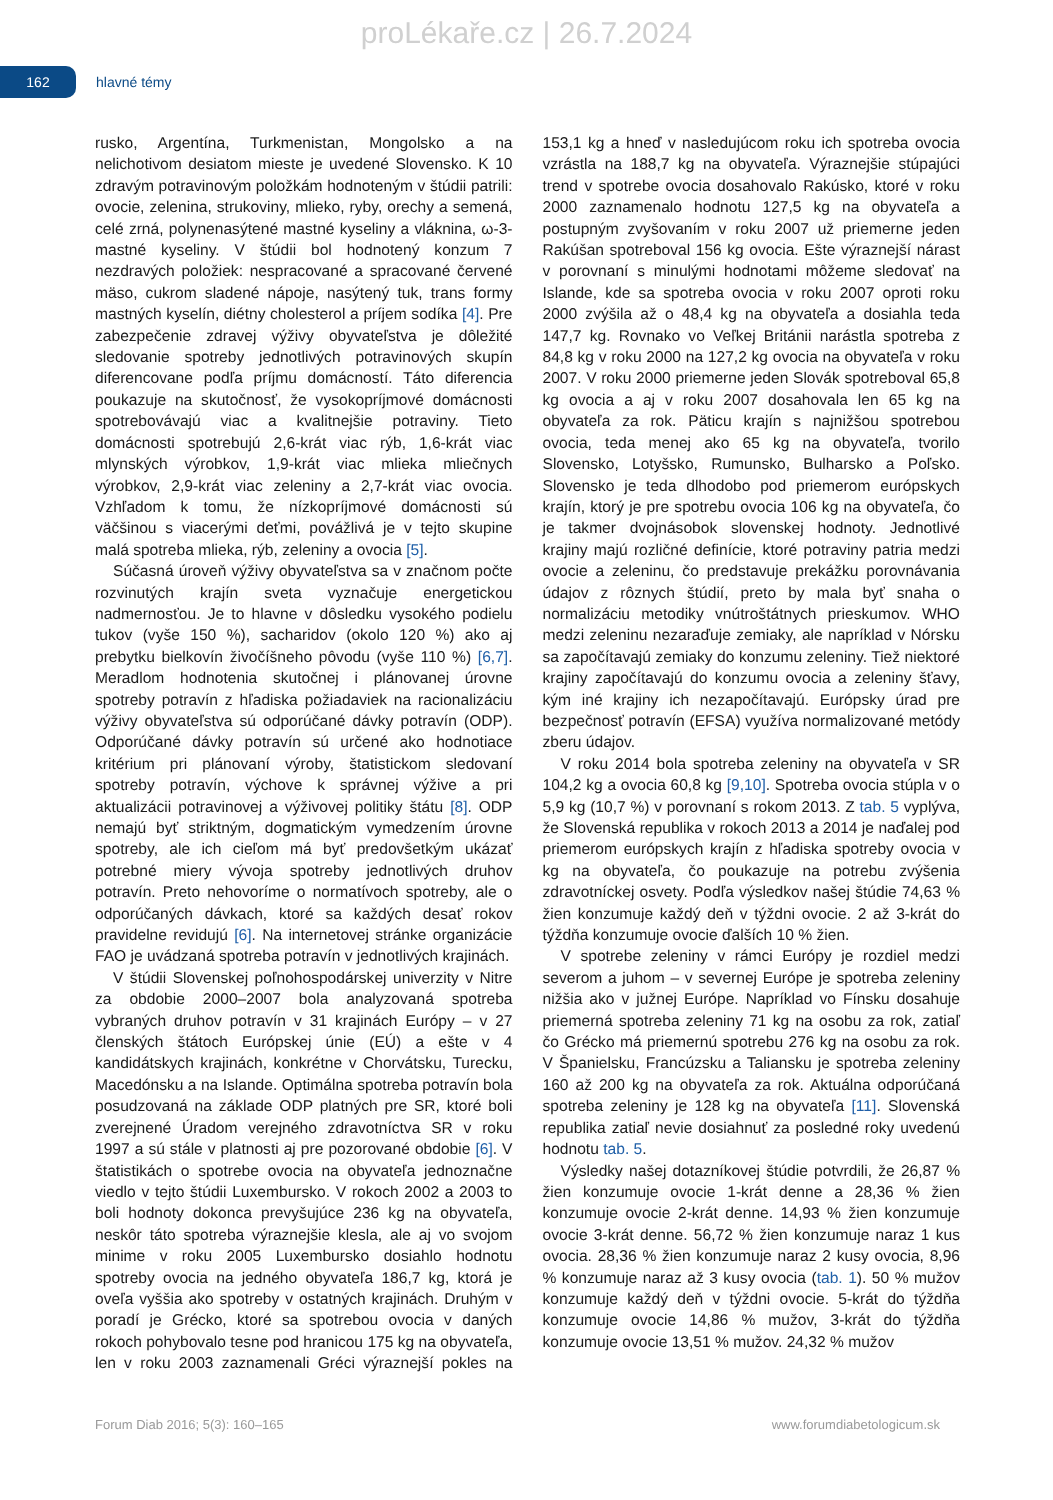proLékaře.cz | 26.7.2024
162
hlavné témy
rusko, Argentína, Turkmenistan, Mongolsko a na nelichotivom desiatom mieste je uvedené Slovensko. K 10 zdravým potravinovým položkám hodnoteným v štúdii patrili: ovocie, zelenina, strukoviny, mlieko, ryby, orechy a semená, celé zrná, polynenasýtené mastné kyseliny a vláknina, ω-3-mastné kyseliny. V štúdii bol hodnotený konzum 7 nezdravých položiek: nespracované a spracované červené mäso, cukrom sladené nápoje, nasýtený tuk, trans formy mastných kyselín, diétny cholesterol a príjem sodíka [4]. Pre zabezpečenie zdravej výživy obyvateľstva je dôležité sledovanie spotreby jednotlivých potravinových skupín diferencovane podľa príjmu domácností. Táto diferencia poukazuje na skutočnosť, že vysokopríjmové domácnosti spotrebovávajú viac a kvalitnejšie potraviny. Tieto domácnosti spotrebujú 2,6-krát viac rýb, 1,6-krát viac mlynských výrobkov, 1,9-krát viac mlieka mliečnych výrobkov, 2,9-krát viac zeleniny a 2,7-krát viac ovocia. Vzhľadom k tomu, že nízkopríjmové domácnosti sú väčšinou s viacerými deťmi, povážlivá je v tejto skupine malá spotreba mlieka, rýb, zeleniny a ovocia [5].
Súčasná úroveň výživy obyvateľstva sa v značnom počte rozvinutých krajín sveta vyznačuje energetickou nadmernosťou. Je to hlavne v dôsledku vysokého podielu tukov (vyše 150 %), sacharidov (okolo 120 %) ako aj prebytku bielkovín živočíšneho pôvodu (vyše 110 %) [6,7]. Meradlom hodnotenia skutočnej i plánovanej úrovne spotreby potravín z hľadiska požiadaviek na racionalizáciu výživy obyvateľstva sú odporúčané dávky potravín (ODP). Odporúčané dávky potravín sú určené ako hodnotiace kritérium pri plánovaní výroby, štatistickom sledovaní spotreby potravín, výchove k správnej výžive a pri aktualizácii potravinovej a výživovej politiky štátu [8]. ODP nemajú byť striktným, dogmatickým vymedzením úrovne spotreby, ale ich cieľom má byť predovšetkým ukázať potrebné miery vývoja spotreby jednotlivých druhov potravín. Preto nehovoríme o normatívoch spotreby, ale o odporúčaných dávkach, ktoré sa každých desať rokov pravidelne revidujú [6]. Na internetovej stránke organizácie FAO je uvádzaná spotreba potravín v jednotlivých krajinách.
V štúdii Slovenskej poľnohospodárskej univerzity v Nitre za obdobie 2000–2007 bola analyzovaná spotreba vybraných druhov potravín v 31 krajinách Európy – v 27 členských štátoch Európskej únie (EÚ) a ešte v 4 kandidátskych krajinách, konkrétne v Chorvátsku, Turecku, Macedónsku a na Islande. Optimálna spotreba potravín bola posudzovaná na základe ODP platných pre SR, ktoré boli zverejnené Úradom verejného zdravotníctva SR v roku 1997 a sú stále v platnosti aj pre pozorované obdobie [6]. V štatistikách o spotrebe ovocia na obyvateľa jednoznačne viedlo v tejto štúdii Luxembursko. V rokoch 2002 a 2003 to boli hodnoty dokonca prevyšujúce 236 kg na obyvateľa, neskôr táto spotreba výraznejšie klesla, ale aj vo svojom minime v roku 2005 Luxembursko dosiahlo hodnotu spotreby ovocia na jedného obyvateľa 186,7 kg, ktorá je oveľa vyššia ako spotreby v ostatných krajinách. Druhým v poradí je Grécko, ktoré sa spotrebou ovocia v daných rokoch pohybovalo tesne pod hranicou 175 kg na obyvateľa, len v roku 2003 zaznamenali Gréci výraznejší pokles na 153,1 kg a hneď v nasledujúcom roku ich spotreba ovocia vzrástla na 188,7 kg na obyvateľa. Výraznejšie stúpajúci trend v spotrebe ovocia dosahovalo Rakúsko, ktoré v roku 2000 zaznamenalo hodnotu 127,5 kg na obyvateľa a postupným zvyšovaním v roku 2007 už priemerne jeden Rakúšan spotreboval 156 kg ovocia. Ešte výraznejší nárast v porovnaní s minulými hodnotami môžeme sledovať na Islande, kde sa spotreba ovocia v roku 2007 oproti roku 2000 zvýšila až o 48,4 kg na obyvateľa a dosiahla teda 147,7 kg. Rovnako vo Veľkej Británii narástla spotreba z 84,8 kg v roku 2000 na 127,2 kg ovocia na obyvateľa v roku 2007. V roku 2000 priemerne jeden Slovák spotreboval 65,8 kg ovocia a aj v roku 2007 dosahovala len 65 kg na obyvateľa za rok. Päticu krajín s najnižšou spotrebou ovocia, teda menej ako 65 kg na obyvateľa, tvorilo Slovensko, Lotyšsko, Rumunsko, Bulharsko a Poľsko. Slovensko je teda dlhodobo pod priemerom európskych krajín, ktorý je pre spotrebu ovocia 106 kg na obyvateľa, čo je takmer dvojnásobok slovenskej hodnoty. Jednotlivé krajiny majú rozličné definície, ktoré potraviny patria medzi ovocie a zeleninu, čo predstavuje prekážku porovnávania údajov z rôznych štúdií, preto by mala byť snaha o normalizáciu metodiky vnútroštátnych prieskumov. WHO medzi zeleninu nezaraďuje zemiaky, ale napríklad v Nórsku sa započítavajú zemiaky do konzumu zeleniny. Tiež niektoré krajiny započítavajú do konzumu ovocia a zeleniny šťavy, kým iné krajiny ich nezapočítavajú. Európsky úrad pre bezpečnosť potravín (EFSA) využíva normalizované metódy zberu údajov.
V roku 2014 bola spotreba zeleniny na obyvateľa v SR 104,2 kg a ovocia 60,8 kg [9,10]. Spotreba ovocia stúpla v o 5,9 kg (10,7 %) v porovnaní s rokom 2013. Z tab. 5 vyplýva, že Slovenská republika v rokoch 2013 a 2014 je naďalej pod priemerom európskych krajín z hľadiska spotreby ovocia v kg na obyvateľa, čo poukazuje na potrebu zvýšenia zdravotníckej osvety. Podľa výsledkov našej štúdie 74,63 % žien konzumuje každý deň v týždni ovocie. 2 až 3-krát do týždňa konzumuje ovocie ďalších 10 % žien.
V spotrebe zeleniny v rámci Európy je rozdiel medzi severom a juhom – v severnej Európe je spotreba zeleniny nižšia ako v južnej Európe. Napríklad vo Fínsku dosahuje priemerná spotreba zeleniny 71 kg na osobu za rok, zatiaľ čo Grécko má priemernú spotrebu 276 kg na osobu za rok. V Španielsku, Francúzsku a Taliansku je spotreba zeleniny 160 až 200 kg na obyvateľa za rok. Aktuálna odporúčaná spotreba zeleniny je 128 kg na obyvateľa [11]. Slovenská republika zatiaľ nevie dosiahnuť za posledné roky uvedenú hodnotu tab. 5.
Výsledky našej dotazníkovej štúdie potvrdili, že 26,87 % žien konzumuje ovocie 1-krát denne a 28,36 % žien konzumuje ovocie 2-krát denne. 14,93 % žien konzumuje ovocie 3-krát denne. 56,72 % žien konzumuje naraz 1 kus ovocia. 28,36 % žien konzumuje naraz 2 kusy ovocia, 8,96 % konzumuje naraz až 3 kusy ovocia (tab. 1). 50 % mužov konzumuje každý deň v týždni ovocie. 5-krát do týždňa konzumuje ovocie 14,86 % mužov, 3-krát do týždňa konzumuje ovocie 13,51 % mužov. 24,32 % mužov
Forum Diab 2016; 5(3): 160–165 www.forumdiabetologicum.sk